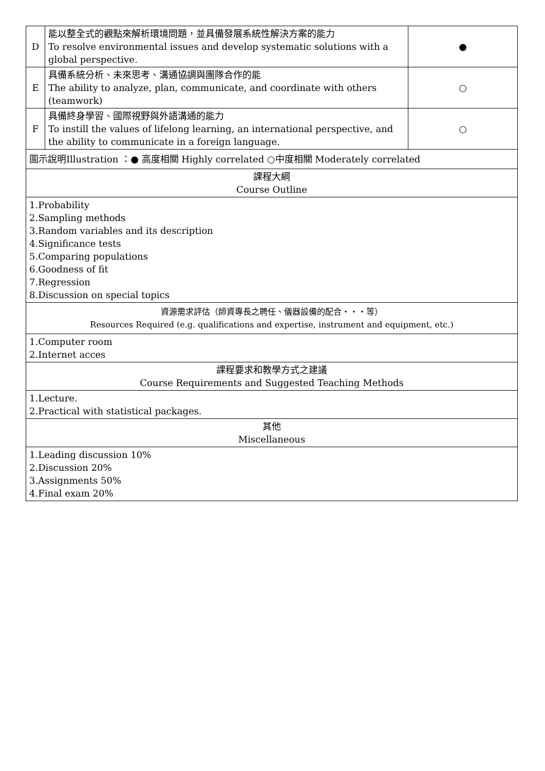| D | 能以整全式的觀點來解析環境問題，並具備發展系統性解決方案的能力 To resolve environmental issues and develop systematic solutions with a global perspective. | ● |
| E | 具備系統分析、未來思考、溝通協調與團隊合作的能 The ability to analyze, plan, communicate, and coordinate with others (teamwork) | ○ |
| F | 具備終身學習、國際視野與外語溝通的能力 To instill the values of lifelong learning, an international perspective, and the ability to communicate in a foreign language. | ○ |
| 圖示說明Illustration ：● 高度相關 Highly correlated ○中度相關 Moderately correlated | | |
| 課程大綱 Course Outline | | |
| 1.Probability 2.Sampling methods 3.Random variables and its description 4.Significance tests 5.Comparing populations 6.Goodness of fit 7.Regression 8.Discussion on special topics | | |
| 資源需求評估（師資專長之聘任、儀器設備的配合‧‧‧等） Resources Required (e.g. qualifications and expertise, instrument and equipment, etc.) | | |
| 1.Computer room 2.Internet acces | | |
| 課程要求和教學方式之建議 Course Requirements and Suggested Teaching Methods | | |
| 1.Lecture. 2.Practical with statistical packages. | | |
| 其他 Miscellaneous | | |
| 1.Leading discussion 10% 2.Discussion 20% 3.Assignments 50% 4.Final exam 20% | | |